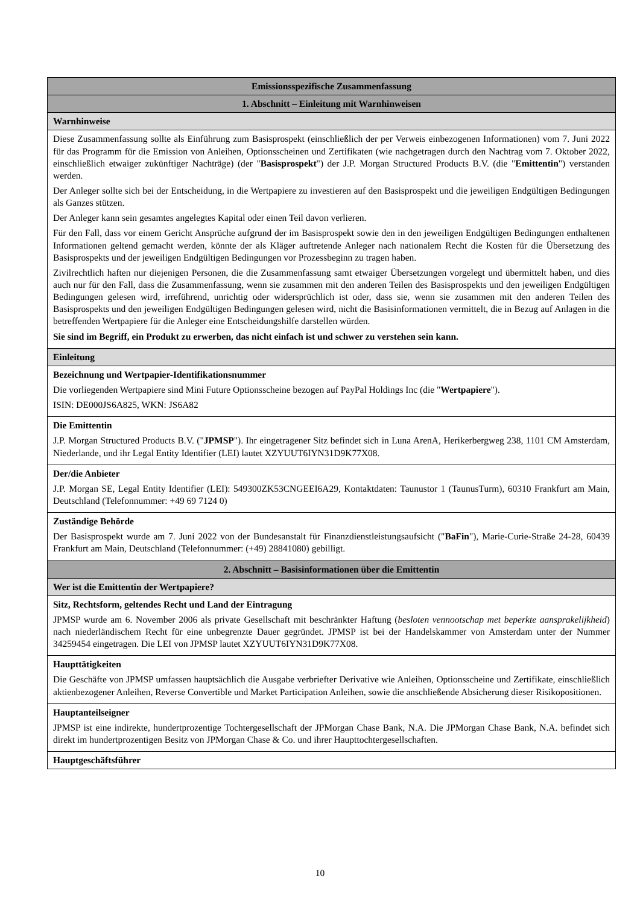| Emissionsspezifische Zusammenfassung |
| 1. Abschnitt – Einleitung mit Warnhinweisen |
| Warnhinweise |
| Diese Zusammenfassung sollte als Einführung zum Basisprospekt (einschließlich der per Verweis einbezogenen Informationen) vom 7. Juni 2022 für das Programm für die Emission von Anleihen, Optionsscheinen und Zertifikaten (wie nachgetragen durch den Nachtrag vom 7. Oktober 2022, einschließlich etwaiger zukünftiger Nachträge) (der " Basisprospekt ") der J.P. Morgan Structured Products B.V. (die " Emittentin ") verstanden werden. Der Anleger sollte sich bei der Entscheidung, in die Wertpapiere zu investieren auf den Basisprospekt und die jeweiligen Endgültigen Bedingungen als Ganzes stützen. Der Anleger kann sein gesamtes angelegtes Kapital oder einen Teil davon verlieren. Für den Fall, dass vor einem Gericht Ansprüche aufgrund der im Basisprospekt sowie den in den jeweiligen Endgültigen Bedingungen enthaltenen Informationen geltend gemacht werden, könnte der als Kläger auftretende Anleger nach nationalem Recht die Kosten für die Übersetzung des Basisprospekts und der jeweiligen Endgültigen Bedingungen vor Prozessbeginn zu tragen haben. Zivilrechtlich haften nur diejenigen Personen, die die Zusammenfassung samt etwaiger Übersetzungen vorgelegt und übermittelt haben, und dies auch nur für den Fall, dass die Zusammenfassung, wenn sie zusammen mit den anderen Teilen des Basisprospekts und den jeweiligen Endgültigen Bedingungen gelesen wird, irreführend, unrichtig oder widersprüchlich ist oder, dass sie, wenn sie zusammen mit den anderen Teilen des Basisprospekts und den jeweiligen Endgültigen Bedingungen gelesen wird, nicht die Basisinformationen vermittelt, die in Bezug auf Anlagen in die betreffenden Wertpapiere für die Anleger eine Entscheidungshilfe darstellen würden. Sie sind im Begriff, ein Produkt zu erwerben, das nicht einfach ist und schwer zu verstehen sein kann. |
| Einleitung |
| Bezeichnung und Wertpapier-Identifikationsnummer Die vorliegenden Wertpapiere sind Mini Future Optionsscheine bezogen auf PayPal Holdings Inc (die " Wertpapiere "). ISIN: DE000JS6A825, WKN: JS6A82 |
| Die Emittentin J.P. Morgan Structured Products B.V. (" JPMSP "). Ihr eingetragener Sitz befindet sich in Luna ArenA, Herikerbergweg 238, 1101 CM Amsterdam, Niederlande, und ihr Legal Entity Identifier (LEI) lautet XZYUUT6IYN31D9K77X08. |
| Der/die Anbieter J.P. Morgan SE, Legal Entity Identifier (LEI): 549300ZK53CNGEEI6A29, Kontaktdaten: Taunustor 1 (TaunusTurm), 60310 Frankfurt am Main, Deutschland (Telefonnummer: +49 69 7124 0) |
| Zuständige Behörde Der Basisprospekt wurde am 7. Juni 2022 von der Bundesanstalt für Finanzdienstleistungsaufsicht (" BaFin "), Marie-Curie-Straße 24-28, 60439 Frankfurt am Main, Deutschland (Telefonnummer: (+49) 28841080) gebilligt. |
| 2. Abschnitt – Basisinformationen über die Emittentin |
| Wer ist die Emittentin der Wertpapiere? |
| Sitz, Rechtsform, geltendes Recht und Land der Eintragung JPMSP wurde am 6. November 2006 als private Gesellschaft mit beschränkter Haftung ( besloten vennootschap met beperkte aansprakelijkheid ) nach niederländischem Recht für eine unbegrenzte Dauer gegründet. JPMSP ist bei der Handelskammer von Amsterdam unter der Nummer 34259454 eingetragen. Die LEI von JPMSP lautet XZYUUT6IYN31D9K77X08. |
| Haupttätigkeiten Die Geschäfte von JPMSP umfassen hauptsächlich die Ausgabe verbriefter Derivative wie Anleihen, Optionsscheine und Zertifikate, einschließlich aktienbezogener Anleihen, Reverse Convertible und Market Participation Anleihen, sowie die anschließende Absicherung dieser Risikopositionen. |
| Hauptanteilseigner JPMSP ist eine indirekte, hundertprozentige Tochtergesellschaft der JPMorgan Chase Bank, N.A. Die JPMorgan Chase Bank, N.A. befindet sich direkt im hundertprozentigen Besitz von JPMorgan Chase & Co. und ihrer Haupttochtergesellschaften. |
| Hauptgeschäftsführer |
10